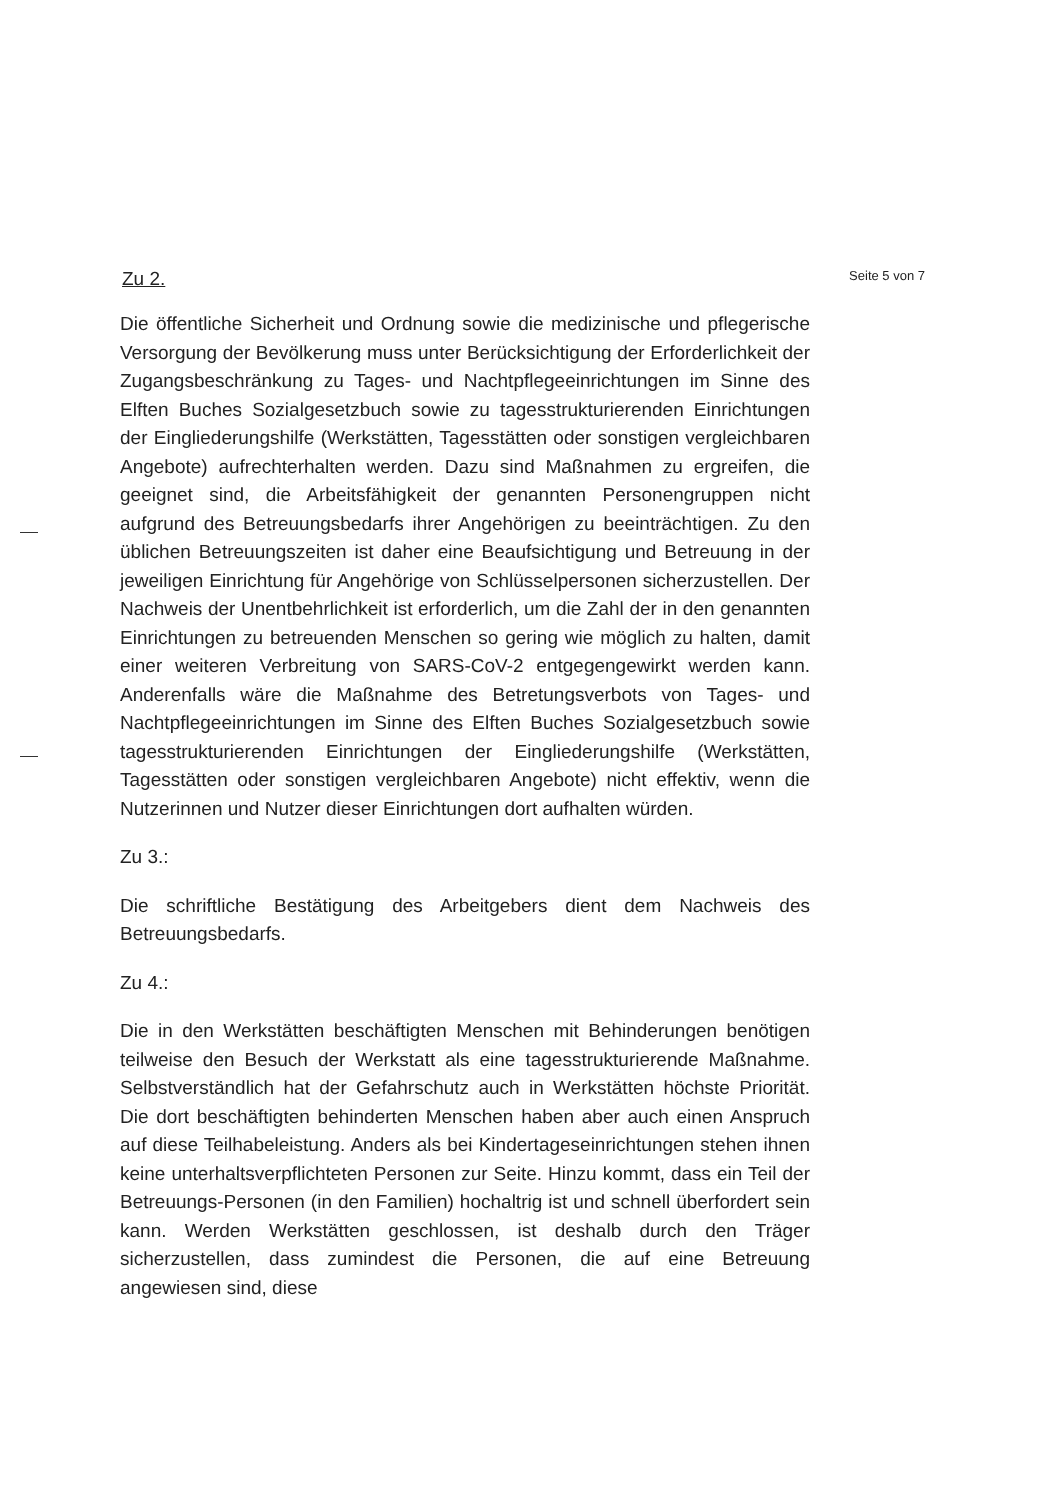Zu 2.
Seite 5 von 7
Die öffentliche Sicherheit und Ordnung sowie die medizinische und pflegerische Versorgung der Bevölkerung muss unter Berücksichtigung der Erforderlichkeit der Zugangsbeschränkung zu Tages- und Nachtpflegeeinrichtungen im Sinne des Elften Buches Sozialgesetzbuch sowie zu tagesstrukturierenden Einrichtungen der Eingliederungshilfe (Werkstätten, Tagesstätten oder sonstigen vergleichbaren Angebote) aufrechterhalten werden. Dazu sind Maßnahmen zu ergreifen, die geeignet sind, die Arbeitsfähigkeit der genannten Personengruppen nicht aufgrund des Betreuungsbedarfs ihrer Angehörigen zu beeinträchtigen. Zu den üblichen Betreuungszeiten ist daher eine Beaufsichtigung und Betreuung in der jeweiligen Einrichtung für Angehörige von Schlüsselpersonen sicherzustellen. Der Nachweis der Unentbehrlichkeit ist erforderlich, um die Zahl der in den genannten Einrichtungen zu betreuenden Menschen so gering wie möglich zu halten, damit einer weiteren Verbreitung von SARS-CoV-2 entgegengewirkt werden kann. Anderenfalls wäre die Maßnahme des Betretungsverbots von Tages- und Nachtpflegeeinrichtungen im Sinne des Elften Buches Sozialgesetzbuch sowie tagesstrukturierenden Einrichtungen der Eingliederungshilfe (Werkstätten, Tagesstätten oder sonstigen vergleichbaren Angebote) nicht effektiv, wenn die Nutzerinnen und Nutzer dieser Einrichtungen dort aufhalten würden.
Zu 3.:
Die schriftliche Bestätigung des Arbeitgebers dient dem Nachweis des Betreuungsbedarfs.
Zu 4.:
Die in den Werkstätten beschäftigten Menschen mit Behinderungen benötigen teilweise den Besuch der Werkstatt als eine tagesstrukturierende Maßnahme. Selbstverständlich hat der Gefahrschutz auch in Werkstätten höchste Priorität. Die dort beschäftigten behinderten Menschen haben aber auch einen Anspruch auf diese Teilhabeleistung. Anders als bei Kindertageseinrichtungen stehen ihnen keine unterhaltsverpflichteten Personen zur Seite. Hinzu kommt, dass ein Teil der Betreuungs-Personen (in den Familien) hochaltrig ist und schnell überfordert sein kann. Werden Werkstätten geschlossen, ist deshalb durch den Träger sicherzustellen, dass zumindest die Personen, die auf eine Betreuung angewiesen sind, diese